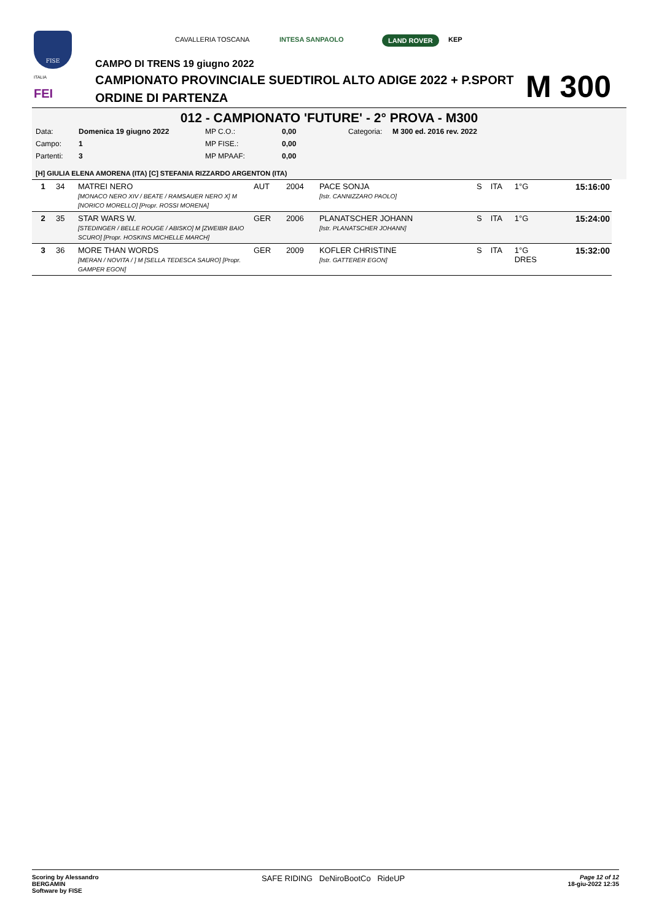FISE
ITALIA
FEI
CAVALLERIA TOSCANA INTESA SANPAOLO LAND ROVER KEP
CAMPO DI TRENS 19 giugno 2022
CAMPIONATO PROVINCIALE SUEDTIROL ALTO ADIGE 2022 + P.SPORT
ORDINE DI PARTENZA
M 300
012 - CAMPIONATO 'FUTURE' - 2° PROVA - M300
| Data: | Domenica 19 giugno 2022 | MP C.O.: | 0,00 | Categoria: | M 300 ed. 2016 rev. 2022 |
| Campo: | 1 | MP FISE.: | 0,00 | | |
| Partenti: | 3 | MP MPAAF: | 0,00 | | |
[H] GIULIA ELENA AMORENA (ITA) [C] STEFANIA RIZZARDO ARGENTON (ITA)
| 1 | 34 | MATREI NERO [MONACO NERO XIV / BEATE / RAMSAUER NERO X] M [NORICO MORELLO] [Propr. ROSSI MORENA] | AUT | 2004 | PACE SONJA [Istr. CANNIZZARO PAOLO] | S | ITA | 1°G | 15:16:00 |
| 2 | 35 | STAR WARS W. [STEDINGER / BELLE ROUGE / ABISKO] M [ZWEIBR BAIO SCURO] [Propr. HOSKINS MICHELLE MARCH] | GER | 2006 | PLANATSCHER JOHANN [Istr. PLANATSCHER JOHANN] | S | ITA | 1°G | 15:24:00 |
| 3 | 36 | MORE THAN WORDS [MERAN / NOVITA / ] M [SELLA TEDESCA SAURO] [Propr. GAMPER EGON] | GER | 2009 | KOFLER CHRISTINE [Istr. GATTERER EGON] | S | ITA | 1°G DRES | 15:32:00 |
Scoring by Alessandro
BERGAMIN
Software by FISE
SAFE RIDING DeNiroBootCo RideUP
Page 12 of 12
18-giu-2022 12:35